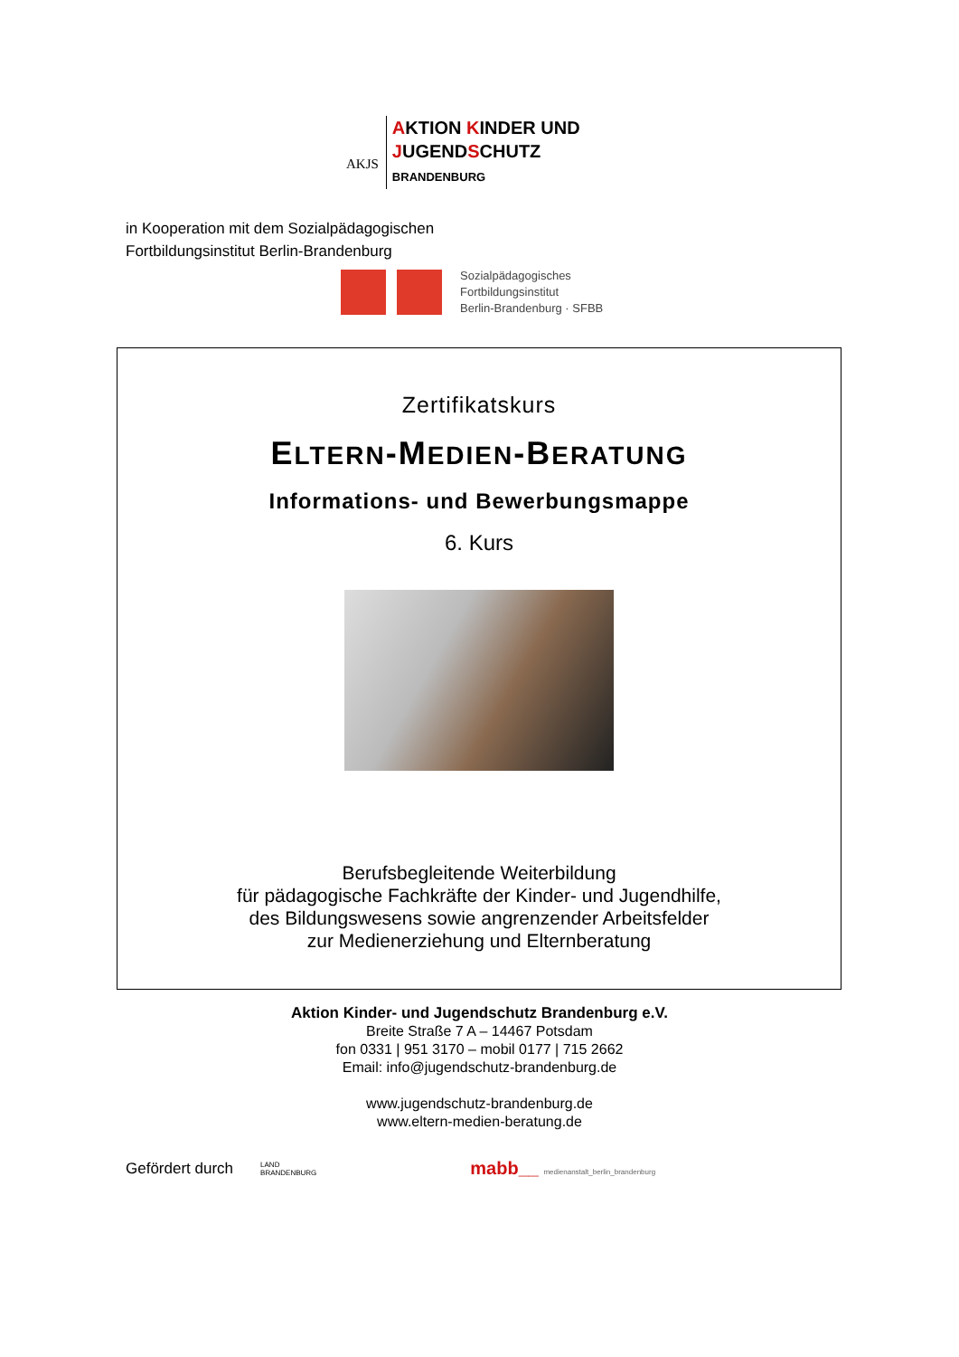AKJS
AKTION KINDER UND
JUGENDSCHUTZ
BRANDENBURG
in Kooperation mit dem Sozialpädagogischen
Fortbildungsinstitut Berlin-Brandenburg
Sozialpädagogisches
Fortbildungsinstitut
Berlin-Brandenburg · SFBB
Zertifikatskurs
ELTERN-MEDIEN-BERATUNG
Informations- und Bewerbungsmappe
6. Kurs
Berufsbegleitende Weiterbildung
für pädagogische Fachkräfte der Kinder- und Jugendhilfe,
des Bildungswesens sowie angrenzender Arbeitsfelder
zur Medienerziehung und Elternberatung
Aktion Kinder- und Jugendschutz Brandenburg e.V.
Breite Straße 7 A – 14467 Potsdam
fon 0331 | 951 3170 – mobil 0177 | 715 2662
Email: info@jugendschutz-brandenburg.de
www.jugendschutz-brandenburg.de
www.eltern-medien-beratung.de
Gefördert durch
LAND
BRANDENBURG
mabb__ medienanstalt_berlin_brandenburg